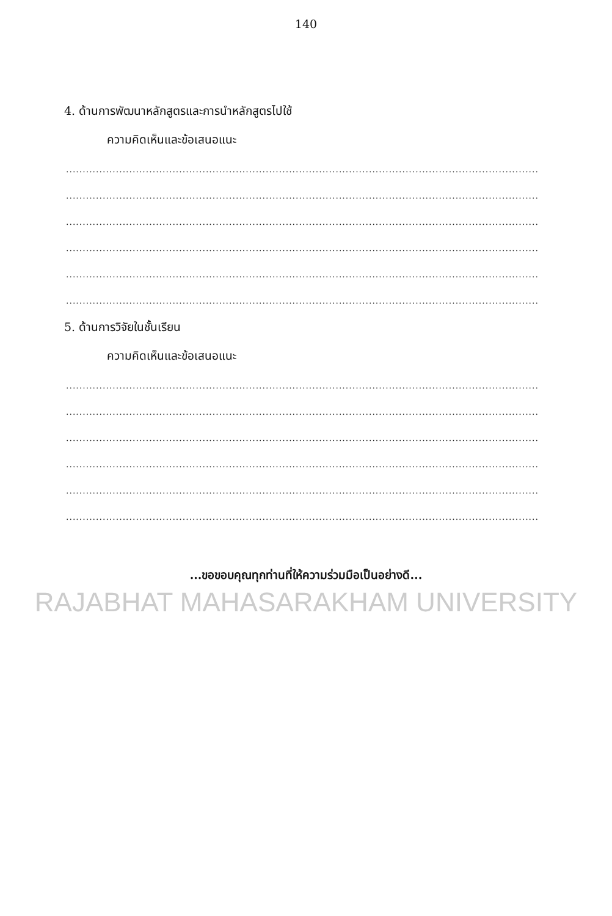140
4. ด้านการพัฒนาหลักสูตรและการนำหลักสูตรไปใช้
ความคิดเห็นและข้อเสนอแนะ
..............................................................................................................................................
..............................................................................................................................................
..............................................................................................................................................
..............................................................................................................................................
..............................................................................................................................................
..............................................................................................................................................
5. ด้านการวิจัยในชั้นเรียน
ความคิดเห็นและข้อเสนอแนะ
..............................................................................................................................................
..............................................................................................................................................
..............................................................................................................................................
..............................................................................................................................................
..............................................................................................................................................
..............................................................................................................................................
...ขอขอบคุณทุกท่านที่ให้ความร่วมมือเป็นอย่างดี...
RAJABHAT MAHASARAKHAM UNIVERSITY